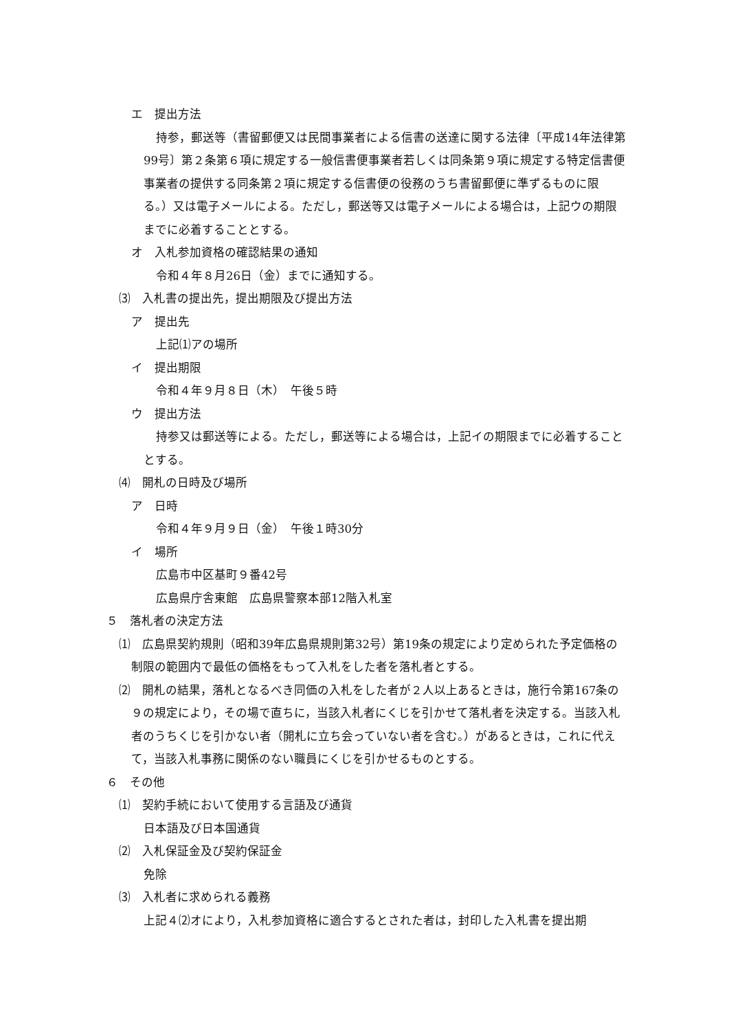エ　提出方法
持参，郵送等（書留郵便又は民間事業者による信書の送達に関する法律〔平成14年法律第99号〕第２条第６項に規定する一般信書便事業者若しくは同条第９項に規定する特定信書便事業者の提供する同条第２項に規定する信書便の役務のうち書留郵便に準ずるものに限る。）又は電子メールによる。ただし，郵送等又は電子メールによる場合は，上記ウの期限までに必着することとする。
オ　入札参加資格の確認結果の通知
令和４年８月26日（金）までに通知する。
⑶　入札書の提出先，提出期限及び提出方法
ア　提出先
上記⑴アの場所
イ　提出期限
令和４年９月８日（木）　午後５時
ウ　提出方法
持参又は郵送等による。ただし，郵送等による場合は，上記イの期限までに必着することとする。
⑷　開札の日時及び場所
ア　日時
令和４年９月９日（金）　午後１時30分
イ　場所
広島市中区基町９番42号
広島県庁舎東館　広島県警察本部12階入札室
５　落札者の決定方法
⑴　広島県契約規則（昭和39年広島県規則第32号）第19条の規定により定められた予定価格の制限の範囲内で最低の価格をもって入札をした者を落札者とする。
⑵　開札の結果，落札となるべき同価の入札をした者が２人以上あるときは，施行令第167条の９の規定により，その場で直ちに，当該入札者にくじを引かせて落札者を決定する。当該入札者のうちくじを引かない者（開札に立ち会っていない者を含む。）があるときは，これに代えて，当該入札事務に関係のない職員にくじを引かせるものとする。
６　その他
⑴　契約手続において使用する言語及び通貨
日本語及び日本国通貨
⑵　入札保証金及び契約保証金
免除
⑶　入札者に求められる義務
上記４⑵オにより，入札参加資格に適合するとされた者は，封印した入札書を提出期